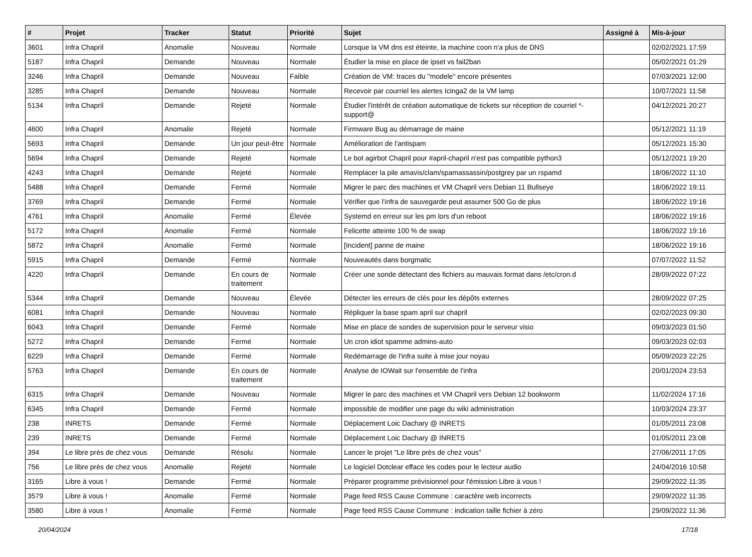| # | Projet | Tracker | Statut | Priorité | Sujet | Assigné à | Mis-à-jour |
| --- | --- | --- | --- | --- | --- | --- | --- |
| 3601 | Infra Chapril | Anomalie | Nouveau | Normale | Lorsque la VM dns est éteinte, la machine coon n'a plus de DNS | | 02/02/2021 17:59 |
| 5187 | Infra Chapril | Demande | Nouveau | Normale | Étudier la mise en place de ipset vs fail2ban | | 05/02/2021 01:29 |
| 3246 | Infra Chapril | Demande | Nouveau | Faible | Création de VM: traces du "modele" encore présentes | | 07/03/2021 12:00 |
| 3285 | Infra Chapril | Demande | Nouveau | Normale | Recevoir par courriel les alertes Icinga2 de la VM lamp | | 10/07/2021 11:58 |
| 5134 | Infra Chapril | Demande | Rejeté | Normale | Étudier l'intérêt de création automatique de tickets sur réception de courriel *-support@ | | 04/12/2021 20:27 |
| 4600 | Infra Chapril | Anomalie | Rejeté | Normale | Firmware Bug au démarrage de maine | | 05/12/2021 11:19 |
| 5693 | Infra Chapril | Demande | Un jour peut-être | Normale | Amélioration de l'antispam | | 05/12/2021 15:30 |
| 5694 | Infra Chapril | Demande | Rejeté | Normale | Le bot agirbot Chapril pour #april-chapril n'est pas compatible python3 | | 05/12/2021 19:20 |
| 4243 | Infra Chapril | Demande | Rejeté | Normale | Remplacer la pile amavis/clam/spamassassin/postgrey par un rspamd | | 18/06/2022 11:10 |
| 5488 | Infra Chapril | Demande | Fermé | Normale | Migrer le parc des machines et VM Chapril vers Debian 11 Bullseye | | 18/06/2022 19:11 |
| 3769 | Infra Chapril | Demande | Fermé | Normale | Vérifier que l'infra de sauvegarde peut assumer 500 Go de plus | | 18/06/2022 19:16 |
| 4761 | Infra Chapril | Anomalie | Fermé | Élevée | Systemd en erreur sur les pm lors d'un reboot | | 18/06/2022 19:16 |
| 5172 | Infra Chapril | Anomalie | Fermé | Normale | Felicette atteinte 100 % de swap | | 18/06/2022 19:16 |
| 5872 | Infra Chapril | Anomalie | Fermé | Normale | [Incident] panne de maine | | 18/06/2022 19:16 |
| 5915 | Infra Chapril | Demande | Fermé | Normale | Nouveautés dans borgmatic | | 07/07/2022 11:52 |
| 4220 | Infra Chapril | Demande | En cours de traitement | Normale | Créer une sonde détectant des fichiers au mauvais format dans /etc/cron.d | | 28/09/2022 07:22 |
| 5344 | Infra Chapril | Demande | Nouveau | Élevée | Détecter les erreurs de clés pour les dépôts externes | | 28/09/2022 07:25 |
| 6081 | Infra Chapril | Demande | Nouveau | Normale | Répliquer la base spam april sur chapril | | 02/02/2023 09:30 |
| 6043 | Infra Chapril | Demande | Fermé | Normale | Mise en place de sondes de supervision pour le serveur visio | | 09/03/2023 01:50 |
| 5272 | Infra Chapril | Demande | Fermé | Normale | Un cron idiot spamme admins-auto | | 09/03/2023 02:03 |
| 6229 | Infra Chapril | Demande | Fermé | Normale | Redémarrage de l'infra suite à mise jour noyau | | 05/09/2023 22:25 |
| 5763 | Infra Chapril | Demande | En cours de traitement | Normale | Analyse de IOWait sur l'ensemble de l'infra | | 20/01/2024 23:53 |
| 6315 | Infra Chapril | Demande | Nouveau | Normale | Migrer le parc des machines et VM Chapril vers Debian 12 bookworm | | 11/02/2024 17:16 |
| 6345 | Infra Chapril | Demande | Fermé | Normale | impossible de modifier une page du wiki administration | | 10/03/2024 23:37 |
| 238 | INRETS | Demande | Fermé | Normale | Déplacement Loic Dachary @ INRETS | | 01/05/2011 23:08 |
| 239 | INRETS | Demande | Fermé | Normale | Déplacement Loic Dachary @ INRETS | | 01/05/2011 23:08 |
| 394 | Le libre près de chez vous | Demande | Résolu | Normale | Lancer le projet "Le libre près de chez vous" | | 27/06/2011 17:05 |
| 756 | Le libre près de chez vous | Anomalie | Rejeté | Normale | Le logiciel Dotclear efface les codes pour le lecteur audio | | 24/04/2016 10:58 |
| 3165 | Libre à vous ! | Demande | Fermé | Normale | Préparer programme prévisionnel pour l'émission Libre à vous ! | | 29/09/2022 11:35 |
| 3579 | Libre à vous ! | Anomalie | Fermé | Normale | Page feed RSS Cause Commune : caractère web incorrects | | 29/09/2022 11:35 |
| 3580 | Libre à vous ! | Anomalie | Fermé | Normale | Page feed RSS Cause Commune : indication taille fichier à zéro | | 29/09/2022 11:36 |
20/04/2024 17/18